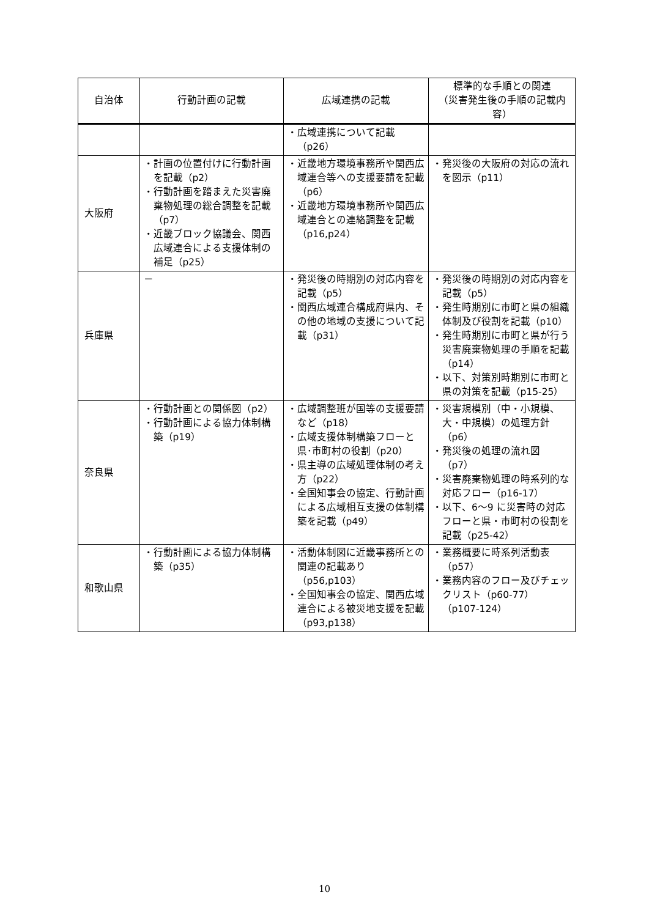| 自治体 | 行動計画の記載 | 広域連携の記載 | 標準的な手順との関連 （災害発生後の手順の記載内容） |
| --- | --- | --- | --- |
| | | ・広域連携について記載（p26） | |
| 大阪府 | ・計画の位置付けに行動計画を記載（p2） ・行動計画を踏まえた災害廃棄物処理の総合調整を記載（p7） ・近畿ブロック協議会、関西広域連合による支援体制の補足（p25） | ・近畿地方環境事務所や関西広域連合等への支援要請を記載（p6） ・近畿地方環境事務所や関西広域連合との連絡調整を記載（p16,p24） | ・発災後の大阪府の対応の流れを図示（p11） |
| 兵庫県 | － | ・発災後の時期別の対応内容を記載（p5） ・関西広域連合構成府県内、その他の地域の支援について記載（p31） | ・発災後の時期別の対応内容を記載（p5） ・発生時期別に市町と県の組織体制及び役割を記載（p10） ・発生時期別に市町と県が行う災害廃棄物処理の手順を記載（p14） ・以下、対策別時期別に市町と県の対策を記載（p15-25） |
| 奈良県 | ・行動計画との関係図（p2） ・行動計画による協力体制構築（p19） | ・広域調整班が国等の支援要請など（p18） ・広域支援体制構築フローと県･市町村の役割（p20） ・県主導の広域処理体制の考え方（p22） ・全国知事会の協定、行動計画による広域相互支援の体制構築を記載（p49） | ・災害規模別（中・小規模、大・中規模）の処理方針（p6） ・発災後の処理の流れ図（p7） ・災害廃棄物処理の時系列的な対応フロー（p16-17） ・以下、6～9 に災害時の対応フローと県・市町村の役割を記載（p25-42） |
| 和歌山県 | ・行動計画による協力体制構築（p35） | ・活動体制図に近畿事務所との関連の記載あり（p56,p103） ・全国知事会の協定、関西広域連合による被災地支援を記載（p93,p138） | ・業務概要に時系列活動表（p57） ・業務内容のフロー及びチェックリスト（p60-77）（p107-124） |
10